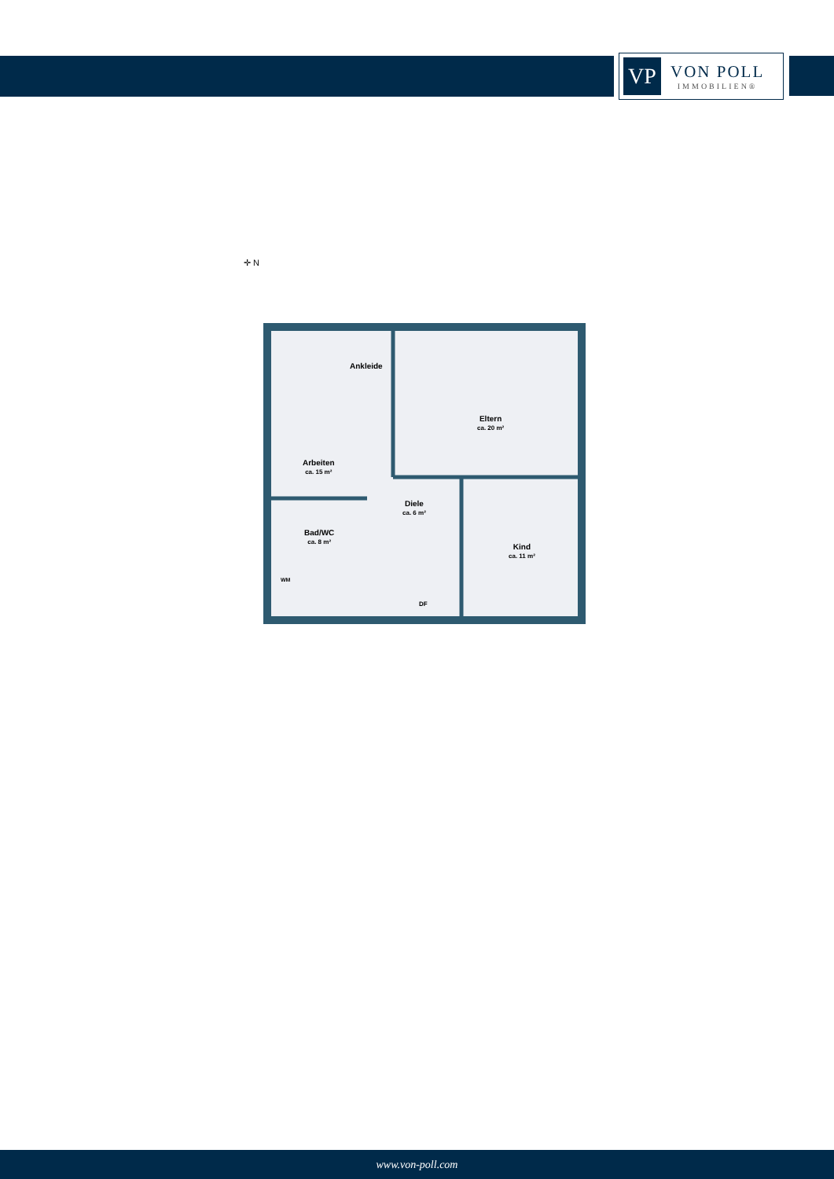VP
VON POLL
IMMOBILIEN®
✛ N
Ankleide
Eltern
ca. 20 m²
Arbeiten
ca. 15 m²
Diele
ca. 6 m²
Bad/WC
ca. 8 m²
Kind
ca. 11 m²
WM
DF
www.von-poll.com